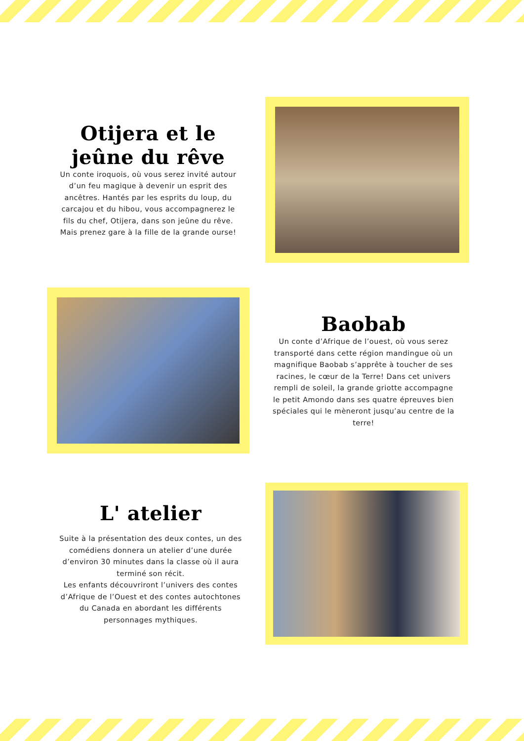Otijera et le jeûne du rêve
Un conte iroquois, où vous serez invité autour d’un feu magique à devenir un esprit des ancêtres. Hantés par les esprits du loup, du carcajou et du hibou, vous accompagnerez le fils du chef, Otijera, dans son jeûne du rêve. Mais prenez gare à la fille de la grande ourse!
Baobab
Un conte d’Afrique de l’ouest, où vous serez transporté dans cette région mandingue où un magnifique Baobab s’apprête à toucher de ses racines, le cœur de la Terre! Dans cet univers rempli de soleil, la grande griotte accompagne le petit Amondo dans ses quatre épreuves bien spéciales qui le mèneront jusqu’au centre de la terre!
L' atelier
Suite à la présentation des deux contes, un des comédiens donnera un atelier d’une durée d’environ 30 minutes dans la classe où il aura terminé son récit.
Les enfants découvriront l’univers des contes d’Afrique de l’Ouest et des contes autochtones du Canada en abordant les différents personnages mythiques.